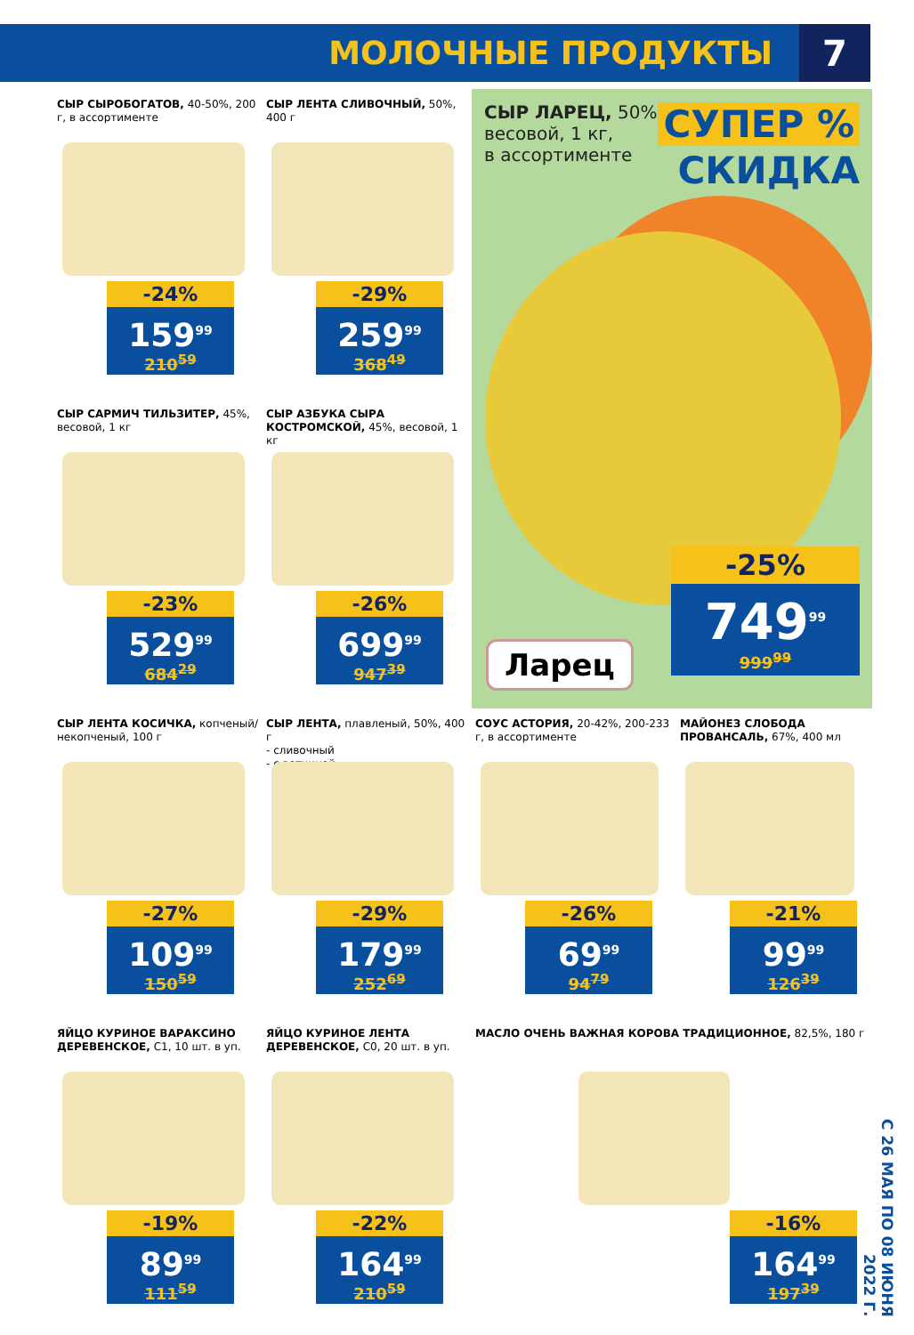МОЛОЧНЫЕ ПРОДУКТЫ
7
СЫР СЫРОБОГАТОВ, 40-50%, 200 г, в ассортименте
-24%
159<sup>99</sup>
210<sup>59</sup>
СЫР ЛЕНТА СЛИВОЧНЫЙ, 50%, 400 г
-29%
259<sup>99</sup>
368<sup>49</sup>
СЫР ЛАРЕЦ, 50%,
весовой, 1 кг,
в ассортименте
СУПЕР %
СКИДКА
Ларец
-25%
749<sup>99</sup>
999<sup>99</sup>
СЫР САРМИЧ ТИЛЬЗИТЕР, 45%, весовой, 1 кг
-23%
529<sup>99</sup>
684<sup>29</sup>
СЫР АЗБУКА СЫРА КОСТРОМСКОЙ, 45%, весовой, 1 кг
-26%
699<sup>99</sup>
947<sup>39</sup>
СЫР ЛЕНТА КОСИЧКА, копченый/некопченый, 100 г
-27%
109<sup>99</sup>
150<sup>59</sup>
СЫР ЛЕНТА, плавленый, 50%, 400 г
- сливочный
- с ветчиной
-29%
179<sup>99</sup>
252<sup>69</sup>
СОУС АСТОРИЯ, 20-42%, 200-233 г, в ассортименте
-26%
69<sup>99</sup>
94<sup>79</sup>
МАЙОНЕЗ СЛОБОДА ПРОВАНСАЛЬ, 67%, 400 мл
-21%
99<sup>99</sup>
126<sup>39</sup>
ЯЙЦО КУРИНОЕ ВАРАКСИНО ДЕРЕВЕНСКОЕ, С1, 10 шт. в уп.
-19%
89<sup>99</sup>
111<sup>59</sup>
ЯЙЦО КУРИНОЕ ЛЕНТА ДЕРЕВЕНСКОЕ, С0, 20 шт. в уп.
-22%
164<sup>99</sup>
210<sup>59</sup>
МАСЛО ОЧЕНЬ ВАЖНАЯ КОРОВА ТРАДИЦИОННОЕ, 82,5%, 180 г
-16%
164<sup>99</sup>
197<sup>39</sup>
С 26 МАЯ ПО 08 ИЮНЯ 2022 Г.